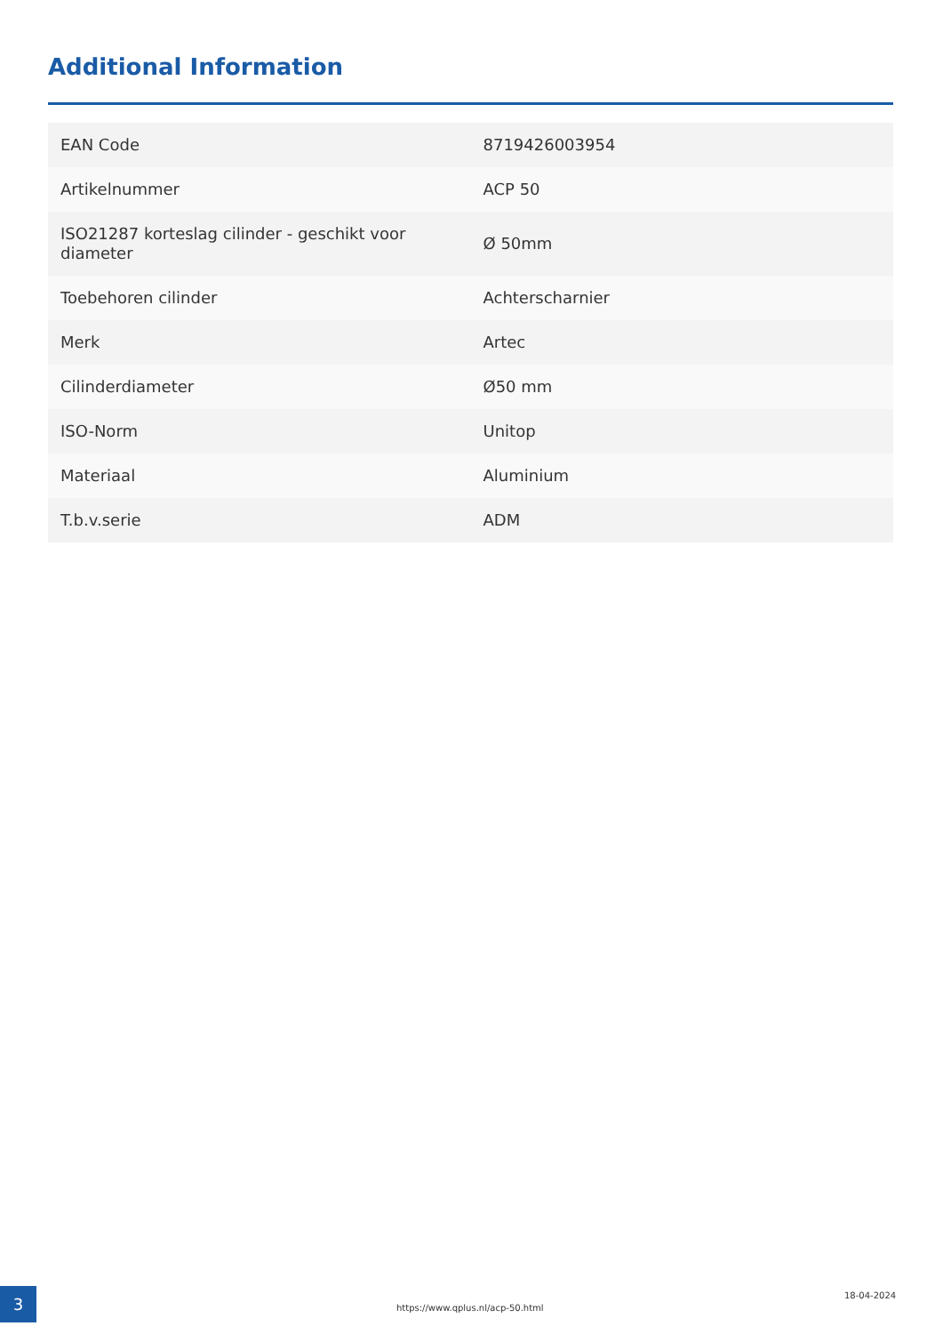Additional Information
| EAN Code | 8719426003954 |
| Artikelnummer | ACP 50 |
| ISO21287 korteslag cilinder - geschikt voor diameter | Ø 50mm |
| Toebehoren cilinder | Achterscharnier |
| Merk | Artec |
| Cilinderdiameter | Ø50 mm |
| ISO-Norm | Unitop |
| Materiaal | Aluminium |
| T.b.v.serie | ADM |
3
https://www.qplus.nl/acp-50.html
18-04-2024